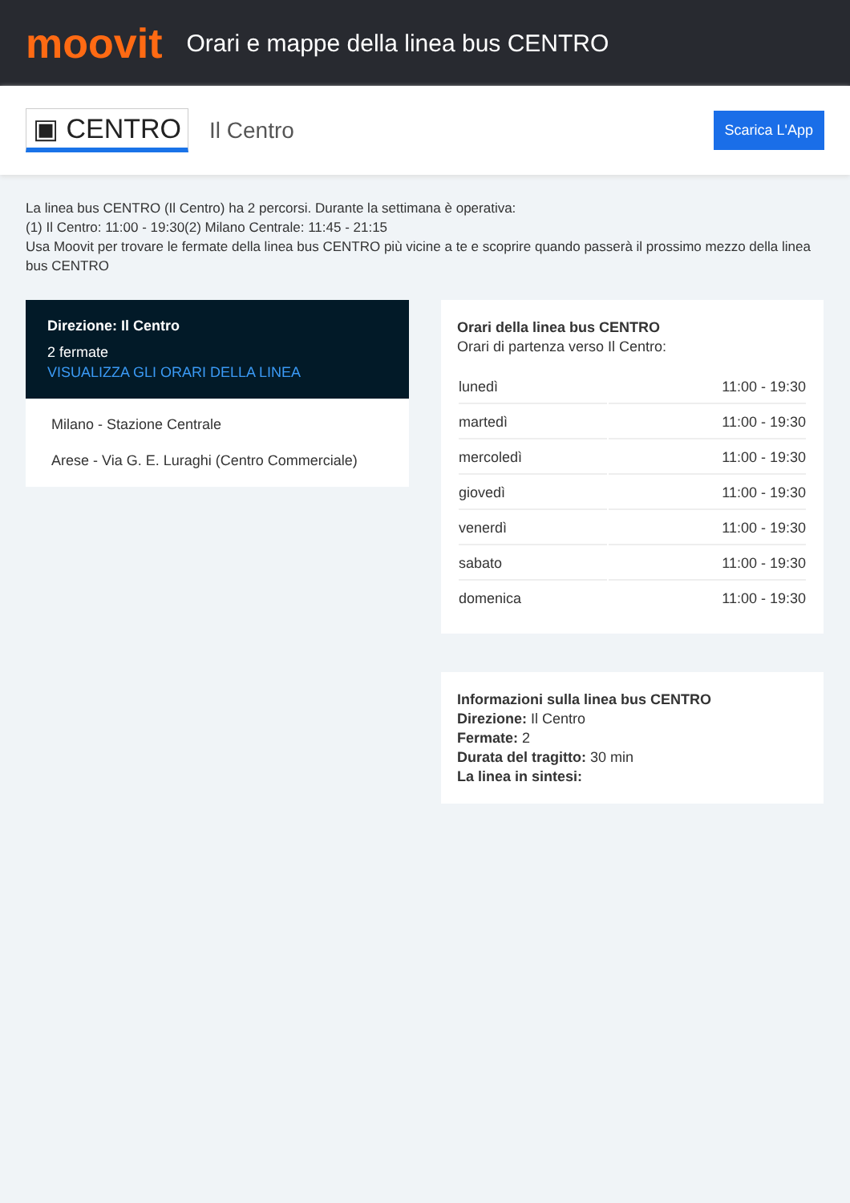moovit
Orari e mappe della linea bus CENTRO
▣ CENTRO
Il Centro
Scarica L'App
La linea bus CENTRO (Il Centro) ha 2 percorsi. Durante la settimana è operativa:
(1) Il Centro: 11:00 - 19:30(2) Milano Centrale: 11:45 - 21:15
Usa Moovit per trovare le fermate della linea bus CENTRO più vicine a te e scoprire quando passerà il prossimo mezzo della linea bus CENTRO
Direzione: Il Centro
2 fermate
VISUALIZZA GLI ORARI DELLA LINEA
Milano - Stazione Centrale
Arese - Via G. E. Luraghi (Centro Commerciale)
Orari della linea bus CENTRO
Orari di partenza verso Il Centro:
| lunedì | 11:00 - 19:30 |
| martedì | 11:00 - 19:30 |
| mercoledì | 11:00 - 19:30 |
| giovedì | 11:00 - 19:30 |
| venerdì | 11:00 - 19:30 |
| sabato | 11:00 - 19:30 |
| domenica | 11:00 - 19:30 |
Informazioni sulla linea bus CENTRO
Direzione: Il Centro
Fermate: 2
Durata del tragitto: 30 min
La linea in sintesi: